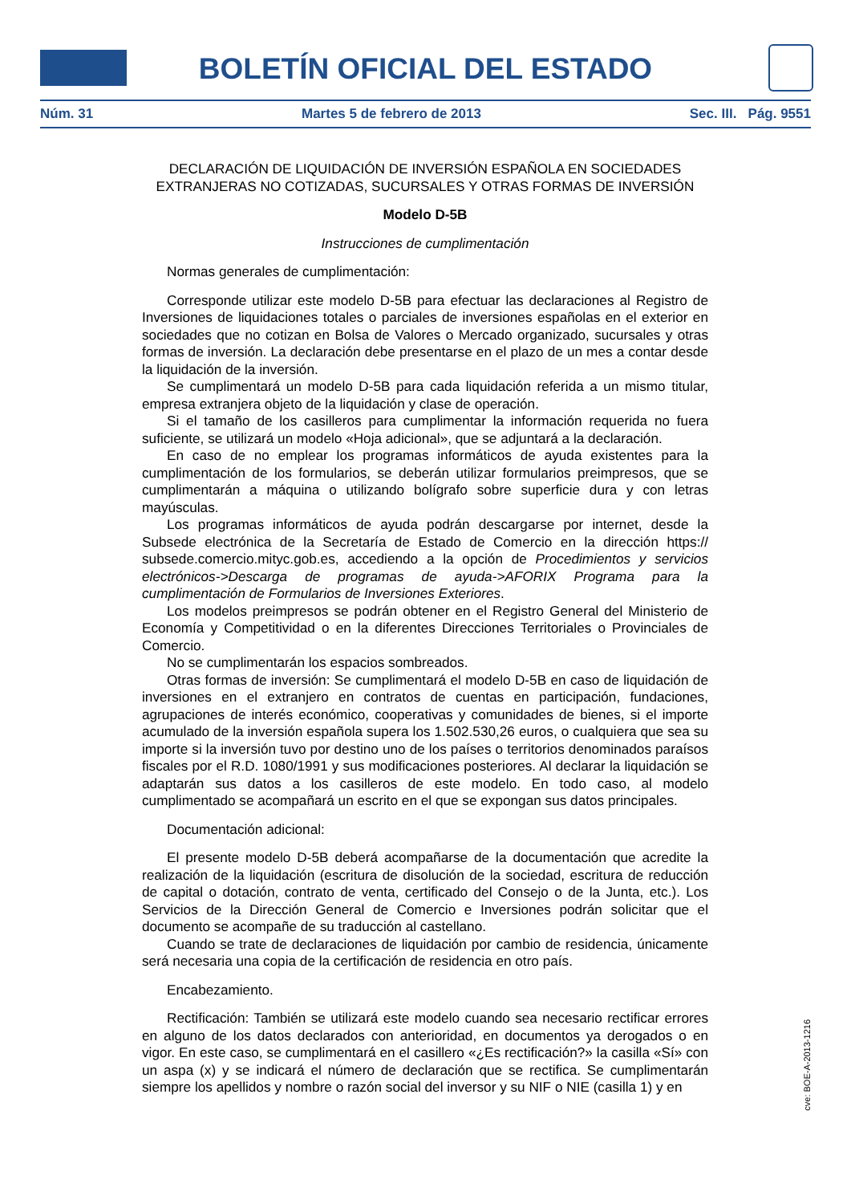BOLETÍN OFICIAL DEL ESTADO
Núm. 31 Martes 5 de febrero de 2013 Sec. III. Pág. 9551
DECLARACIÓN DE LIQUIDACIÓN DE INVERSIÓN ESPAÑOLA EN SOCIEDADES EXTRANJERAS NO COTIZADAS, SUCURSALES Y OTRAS FORMAS DE INVERSIÓN
Modelo D-5B
Instrucciones de cumplimentación
Normas generales de cumplimentación:
Corresponde utilizar este modelo D-5B para efectuar las declaraciones al Registro de Inversiones de liquidaciones totales o parciales de inversiones españolas en el exterior en sociedades que no cotizan en Bolsa de Valores o Mercado organizado, sucursales y otras formas de inversión. La declaración debe presentarse en el plazo de un mes a contar desde la liquidación de la inversión.
Se cumplimentará un modelo D-5B para cada liquidación referida a un mismo titular, empresa extranjera objeto de la liquidación y clase de operación.
Si el tamaño de los casilleros para cumplimentar la información requerida no fuera suficiente, se utilizará un modelo «Hoja adicional», que se adjuntará a la declaración.
En caso de no emplear los programas informáticos de ayuda existentes para la cumplimentación de los formularios, se deberán utilizar formularios preimpresos, que se cumplimentarán a máquina o utilizando bolígrafo sobre superficie dura y con letras mayúsculas.
Los programas informáticos de ayuda podrán descargarse por internet, desde la Subsede electrónica de la Secretaría de Estado de Comercio en la dirección https:// subsede.comercio.mityc.gob.es, accediendo a la opción de Procedimientos y servicios electrónicos->Descarga de programas de ayuda->AFORIX Programa para la cumplimentación de Formularios de Inversiones Exteriores.
Los modelos preimpresos se podrán obtener en el Registro General del Ministerio de Economía y Competitividad o en la diferentes Direcciones Territoriales o Provinciales de Comercio.
No se cumplimentarán los espacios sombreados.
Otras formas de inversión: Se cumplimentará el modelo D-5B en caso de liquidación de inversiones en el extranjero en contratos de cuentas en participación, fundaciones, agrupaciones de interés económico, cooperativas y comunidades de bienes, si el importe acumulado de la inversión española supera los 1.502.530,26 euros, o cualquiera que sea su importe si la inversión tuvo por destino uno de los países o territorios denominados paraísos fiscales por el R.D. 1080/1991 y sus modificaciones posteriores. Al declarar la liquidación se adaptarán sus datos a los casilleros de este modelo. En todo caso, al modelo cumplimentado se acompañará un escrito en el que se expongan sus datos principales.
Documentación adicional:
El presente modelo D-5B deberá acompañarse de la documentación que acredite la realización de la liquidación (escritura de disolución de la sociedad, escritura de reducción de capital o dotación, contrato de venta, certificado del Consejo o de la Junta, etc.). Los Servicios de la Dirección General de Comercio e Inversiones podrán solicitar que el documento se acompañe de su traducción al castellano.
Cuando se trate de declaraciones de liquidación por cambio de residencia, únicamente será necesaria una copia de la certificación de residencia en otro país.
Encabezamiento.
Rectificación: También se utilizará este modelo cuando sea necesario rectificar errores en alguno de los datos declarados con anterioridad, en documentos ya derogados o en vigor. En este caso, se cumplimentará en el casillero «¿Es rectificación?» la casilla «Sí» con un aspa (x) y se indicará el número de declaración que se rectifica. Se cumplimentarán siempre los apellidos y nombre o razón social del inversor y su NIF o NIE (casilla 1) y en
cve: BOE-A-2013-1216